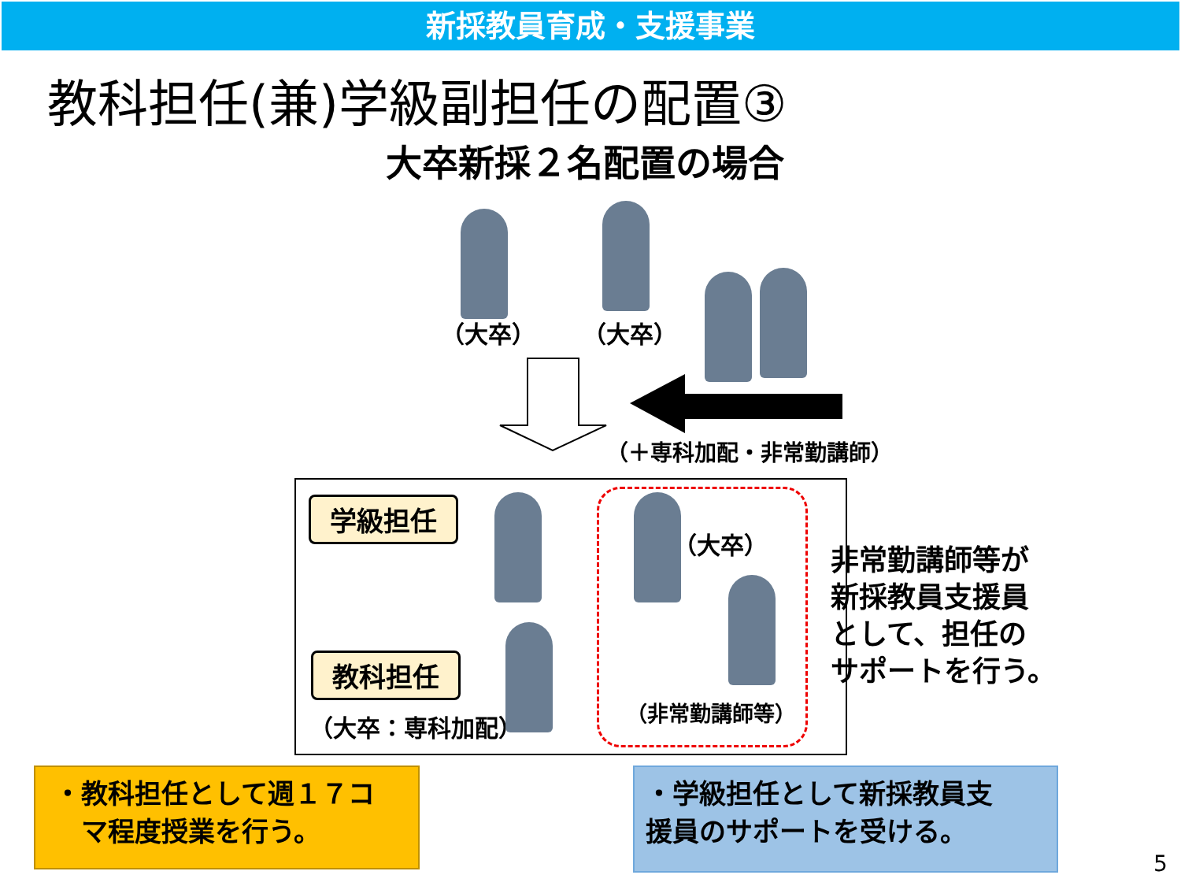新採教員育成・支援事業
教科担任(兼)学級副担任の配置③
大卒新採２名配置の場合
（大卒） （大卒）
（＋専科加配・非常勤講師）
学級担任
教科担任
（大卒：専科加配）
（大卒）
（非常勤講師等）
非常勤講師等が
新採教員支援員
として、担任の
サポートを行う。
・教科担任として週１７コ
　マ程度授業を行う。
・学級担任として新採教員支
援員のサポートを受ける。
5